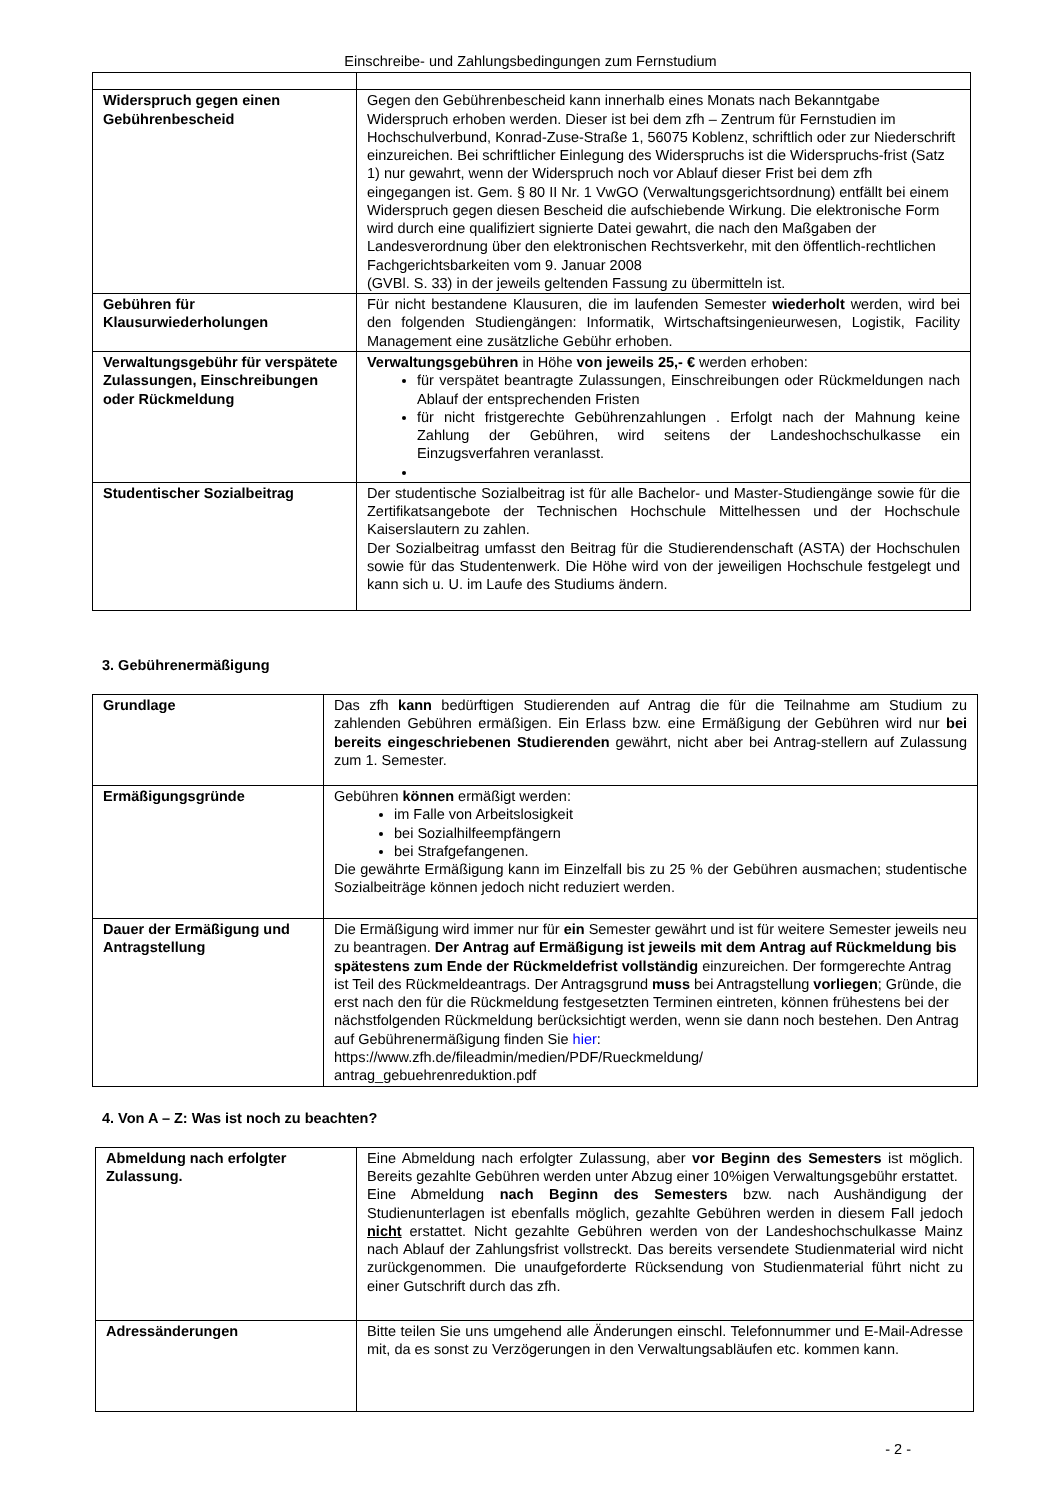Einschreibe- und Zahlungsbedingungen zum Fernstudium
| Widerspruch gegen einen Gebührenbescheid | Gegen den Gebührenbescheid kann innerhalb eines Monats nach Bekanntgabe Widerspruch erhoben werden. Dieser ist bei dem zfh – Zentrum für Fernstudien im Hochschulverbund, Konrad-Zuse-Straße 1, 56075 Koblenz, schriftlich oder zur Niederschrift einzureichen. Bei schriftlicher Einlegung des Widerspruchs ist die Widerspruchs-frist (Satz 1) nur gewahrt, wenn der Widerspruch noch vor Ablauf dieser Frist bei dem zfh eingegangen ist. Gem. § 80 II Nr. 1 VwGO (Verwaltungsgerichtsordnung) entfällt bei einem Widerspruch gegen diesen Bescheid die aufschiebende Wirkung. Die elektronische Form wird durch eine qualifiziert signierte Datei gewahrt, die nach den Maßgaben der Landesverordnung über den elektronischen Rechtsverkehr, mit den öffentlich-rechtlichen Fachgerichtsbarkeiten vom 9. Januar 2008 (GVBl. S. 33) in der jeweils geltenden Fassung zu übermitteln ist. |
| Gebühren für Klausurwiederholungen | Für nicht bestandene Klausuren, die im laufenden Semester wiederholt werden, wird bei den folgenden Studiengängen: Informatik, Wirtschaftsingenieurwesen, Logistik, Facility Management eine zusätzliche Gebühr erhoben. |
| Verwaltungsgebühr für verspätete Zulassungen, Einschreibungen oder Rückmeldung | Verwaltungsgebühren in Höhe von jeweils 25,- € werden erhoben: für verspätet beantragte Zulassungen, Einschreibungen oder Rückmeldungen nach Ablauf der entsprechenden Fristen für nicht fristgerechte Gebührenzahlungen . Erfolgt nach der Mahnung keine Zahlung der Gebühren, wird seitens der Landeshochschulkasse ein Einzugsverfahren veranlasst. |
| Studentischer Sozialbeitrag | Der studentische Sozialbeitrag ist für alle Bachelor- und Master-Studiengänge sowie für die Zertifikatsangebote der Technischen Hochschule Mittelhessen und der Hochschule Kaiserslautern zu zahlen. Der Sozialbeitrag umfasst den Beitrag für die Studierendenschaft (ASTA) der Hochschulen sowie für das Studentenwerk. Die Höhe wird von der jeweiligen Hochschule festgelegt und kann sich u. U. im Laufe des Studiums ändern. |
3. Gebührenermäßigung
| Grundlage | Das zfh kann bedürftigen Studierenden auf Antrag die für die Teilnahme am Studium zu zahlenden Gebühren ermäßigen. Ein Erlass bzw. eine Ermäßigung der Gebühren wird nur bei bereits eingeschriebenen Studierenden gewährt, nicht aber bei Antrag-stellern auf Zulassung zum 1. Semester. |
| Ermäßigungsgründe | Gebühren können ermäßigt werden: im Falle von Arbeitslosigkeit bei Sozialhilfeempfängern bei Strafgefangenen. Die gewährte Ermäßigung kann im Einzelfall bis zu 25 % der Gebühren ausmachen; studentische Sozialbeiträge können jedoch nicht reduziert werden. |
| Dauer der Ermäßigung und Antragstellung | Die Ermäßigung wird immer nur für ein Semester gewährt und ist für weitere Semester jeweils neu zu beantragen. Der Antrag auf Ermäßigung ist jeweils mit dem Antrag auf Rückmeldung bis spätestens zum Ende der Rückmeldefrist vollständig einzureichen. Der formgerechte Antrag ist Teil des Rückmeldeantrags. Der Antragsgrund muss bei Antragstellung vorliegen ; Gründe, die erst nach den für die Rückmeldung festgesetzten Terminen eintreten, können frühestens bei der nächstfolgenden Rückmeldung berücksichtigt werden, wenn sie dann noch bestehen. Den Antrag auf Gebührenermäßigung finden Sie hier : https://www.zfh.de/fileadmin/medien/PDF/Rueckmeldung/ antrag_gebuehrenreduktion.pdf |
4. Von A – Z: Was ist noch zu beachten?
| Abmeldung nach erfolgter Zulassung. | Eine Abmeldung nach erfolgter Zulassung, aber vor Beginn des Semesters ist möglich. Bereits gezahlte Gebühren werden unter Abzug einer 10%igen Verwaltungsgebühr erstattet. Eine Abmeldung nach Beginn des Semesters bzw. nach Aushändigung der Studienunterlagen ist ebenfalls möglich, gezahlte Gebühren werden in diesem Fall jedoch nicht erstattet. Nicht gezahlte Gebühren werden von der Landeshochschulkasse Mainz nach Ablauf der Zahlungsfrist vollstreckt. Das bereits versendete Studienmaterial wird nicht zurückgenommen. Die unaufgeforderte Rücksendung von Studienmaterial führt nicht zu einer Gutschrift durch das zfh. |
| Adressänderungen | Bitte teilen Sie uns umgehend alle Änderungen einschl. Telefonnummer und E-Mail-Adresse mit, da es sonst zu Verzögerungen in den Verwaltungsabläufen etc. kommen kann. |
- 2 -